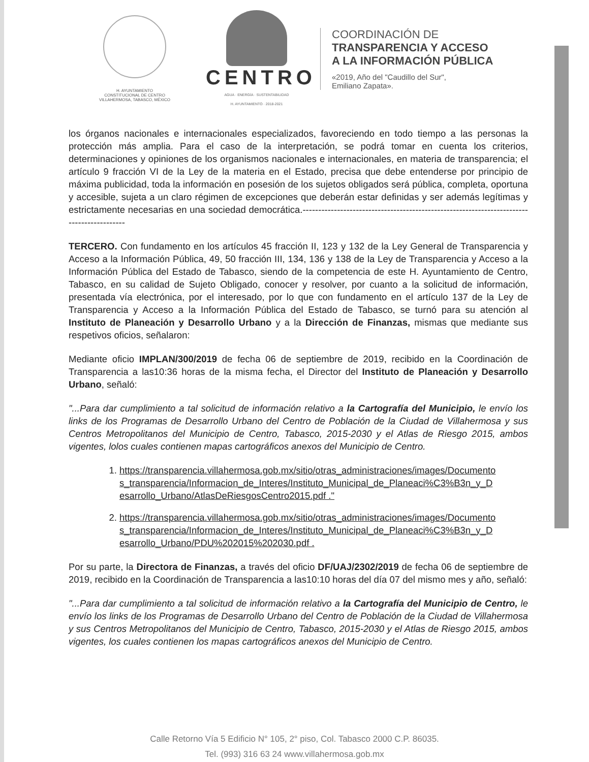H. AYUNTAMIENTO
CONSTITUCIONAL DE CENTRO
VILLAHERMOSA, TABASCO, MÉXICO
CENTRO
AGUA · ENERGÍA · SUSTENTABILIDAD
H. AYUNTAMIENTO · 2018-2021
COORDINACIÓN DE
TRANSPARENCIA Y ACCESO
A LA INFORMACIÓN PÚBLICA
«2019, Año del "Caudillo del Sur",
Emiliano Zapata».
los órganos nacionales e internacionales especializados, favoreciendo en todo tiempo a las personas la protección más amplia. Para el caso de la interpretación, se podrá tomar en cuenta los criterios, determinaciones y opiniones de los organismos nacionales e internacionales, en materia de transparencia; el artículo 9 fracción VI de la Ley de la materia en el Estado, precisa que debe entenderse por principio de máxima publicidad, toda la información en posesión de los sujetos obligados será pública, completa, oportuna y accesible, sujeta a un claro régimen de excepciones que deberán estar definidas y ser además legítimas y estrictamente necesarias en una sociedad democrática.------------------------------------------------------------------------------------------
TERCERO. Con fundamento en los artículos 45 fracción II, 123 y 132 de la Ley General de Transparencia y Acceso a la Información Pública, 49, 50 fracción III, 134, 136 y 138 de la Ley de Transparencia y Acceso a la Información Pública del Estado de Tabasco, siendo de la competencia de este H. Ayuntamiento de Centro, Tabasco, en su calidad de Sujeto Obligado, conocer y resolver, por cuanto a la solicitud de información, presentada vía electrónica, por el interesado, por lo que con fundamento en el artículo 137 de la Ley de Transparencia y Acceso a la Información Pública del Estado de Tabasco, se turnó para su atención al Instituto de Planeación y Desarrollo Urbano y a la Dirección de Finanzas, mismas que mediante sus respetivos oficios, señalaron:
Mediante oficio IMPLAN/300/2019 de fecha 06 de septiembre de 2019, recibido en la Coordinación de Transparencia a las10:36 horas de la misma fecha, el Director del Instituto de Planeación y Desarrollo Urbano, señaló:
"...Para dar cumplimiento a tal solicitud de información relativo a la Cartografía del Municipio, le envío los links de los Programas de Desarrollo Urbano del Centro de Población de la Ciudad de Villahermosa y sus Centros Metropolitanos del Municipio de Centro, Tabasco, 2015-2030 y el Atlas de Riesgo 2015, ambos vigentes, lolos cuales contienen mapas cartográficos anexos del Municipio de Centro.
1. https://transparencia.villahermosa.gob.mx/sitio/otras_administraciones/images/Documentos_transparencia/Informacion_de_Interes/Instituto_Municipal_de_Planeaci%C3%B3n_y_Desarrollo_Urbano/AtlasDeRiesgosCentro2015.pdf ."
2. https://transparencia.villahermosa.gob.mx/sitio/otras_administraciones/images/Documentos_transparencia/Informacion_de_Interes/Instituto_Municipal_de_Planeaci%C3%B3n_y_Desarrollo_Urbano/PDU%202015%202030.pdf .
Por su parte, la Directora de Finanzas, a través del oficio DF/UAJ/2302/2019 de fecha 06 de septiembre de 2019, recibido en la Coordinación de Transparencia a las10:10 horas del día 07 del mismo mes y año, señaló:
"...Para dar cumplimiento a tal solicitud de información relativo a la Cartografía del Municipio de Centro, le envío los links de los Programas de Desarrollo Urbano del Centro de Población de la Ciudad de Villahermosa y sus Centros Metropolitanos del Municipio de Centro, Tabasco, 2015-2030 y el Atlas de Riesgo 2015, ambos vigentes, los cuales contienen los mapas cartográficos anexos del Municipio de Centro.
Calle Retorno Vía 5 Edificio N° 105, 2° piso, Col. Tabasco 2000 C.P. 86035.
Tel. (993) 316 63 24 www.villahermosa.gob.mx